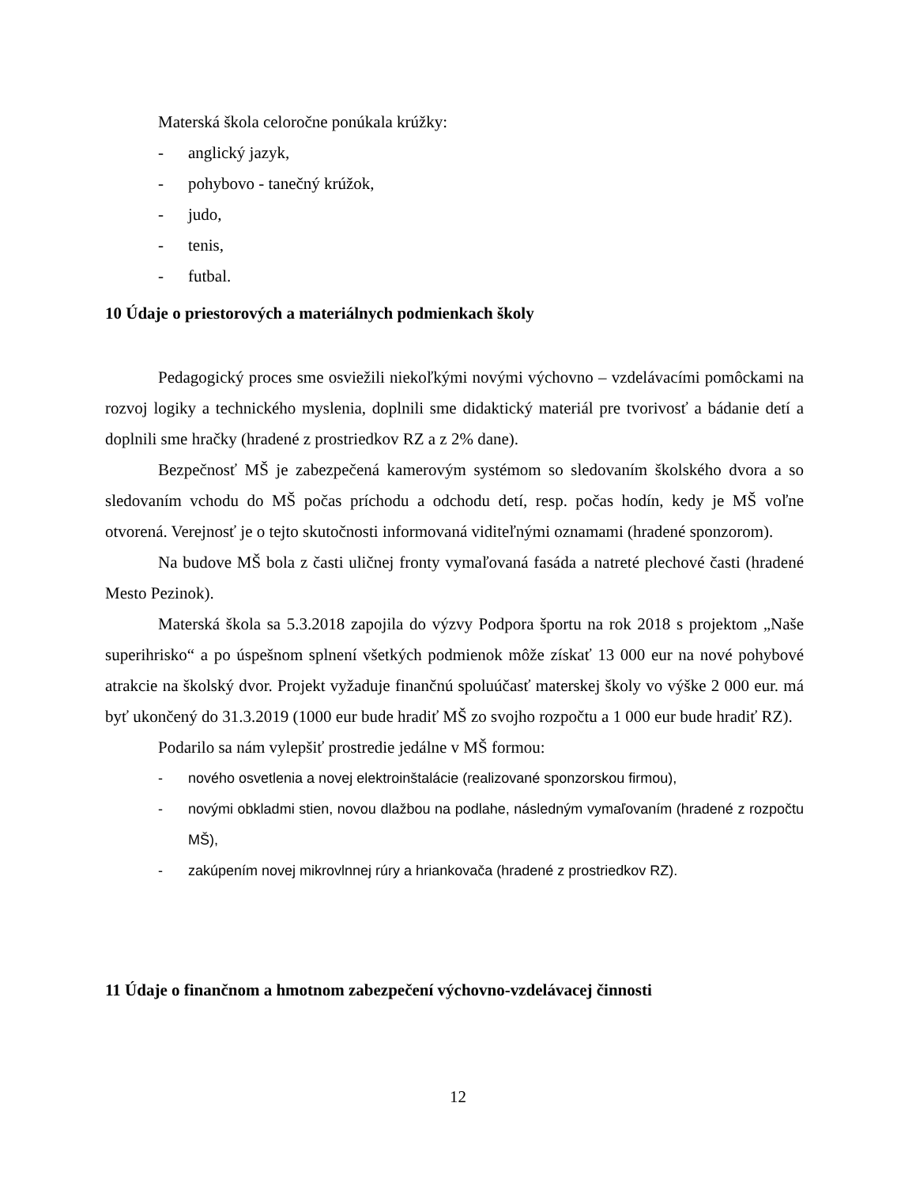Materská škola celoročne ponúkala krúžky:
- anglický jazyk,
- pohybovo - tanečný krúžok,
- judo,
- tenis,
- futbal.
10 Údaje o priestorových a materiálnych podmienkach školy
Pedagogický proces sme osviežili niekoľkými novými výchovno – vzdelávacími pomôckami na rozvoj logiky a technického myslenia, doplnili sme didaktický materiál pre tvorivosť a bádanie detí a doplnili sme hračky (hradené z prostriedkov RZ a z 2% dane).
Bezpečnosť MŠ je zabezpečená kamerovým systémom so sledovaním školského dvora a so sledovaním vchodu do MŠ počas príchodu a odchodu detí, resp. počas hodín, kedy je MŠ voľne otvorená. Verejnosť je o tejto skutočnosti informovaná viditeľnými oznamami (hradené sponzorom).
Na budove MŠ bola z časti uličnej fronty vymaľovaná fasáda a natreté plechové časti (hradené Mesto Pezinok).
Materská škola sa 5.3.2018 zapojila do výzvy Podpora športu na rok 2018 s projektom „Naše superihrisko“ a po úspešnom splnení všetkých podmienok môže získať 13 000 eur na nové pohybové atrakcie na školský dvor. Projekt vyžaduje finančnú spoluúčasť materskej školy vo výške 2 000 eur. má byť ukončený do 31.3.2019 (1000 eur bude hradiť MŠ zo svojho rozpočtu a 1 000 eur bude hradiť RZ).
Podarilo sa nám vylepšiť prostredie jedálne v MŠ formou:
- nového osvetlenia a novej elektroinštalácie (realizované sponzorskou firmou),
- novými obkladmi stien, novou dlažbou na podlahe, následným vymaľovaním (hradené z rozpočtu MŠ),
- zakúpením novej mikrovlnnej rúry a hriankovača (hradené z prostriedkov RZ).
11 Údaje o finančnom a hmotnom zabezpečení výchovno-vzdelávacej činnosti
12